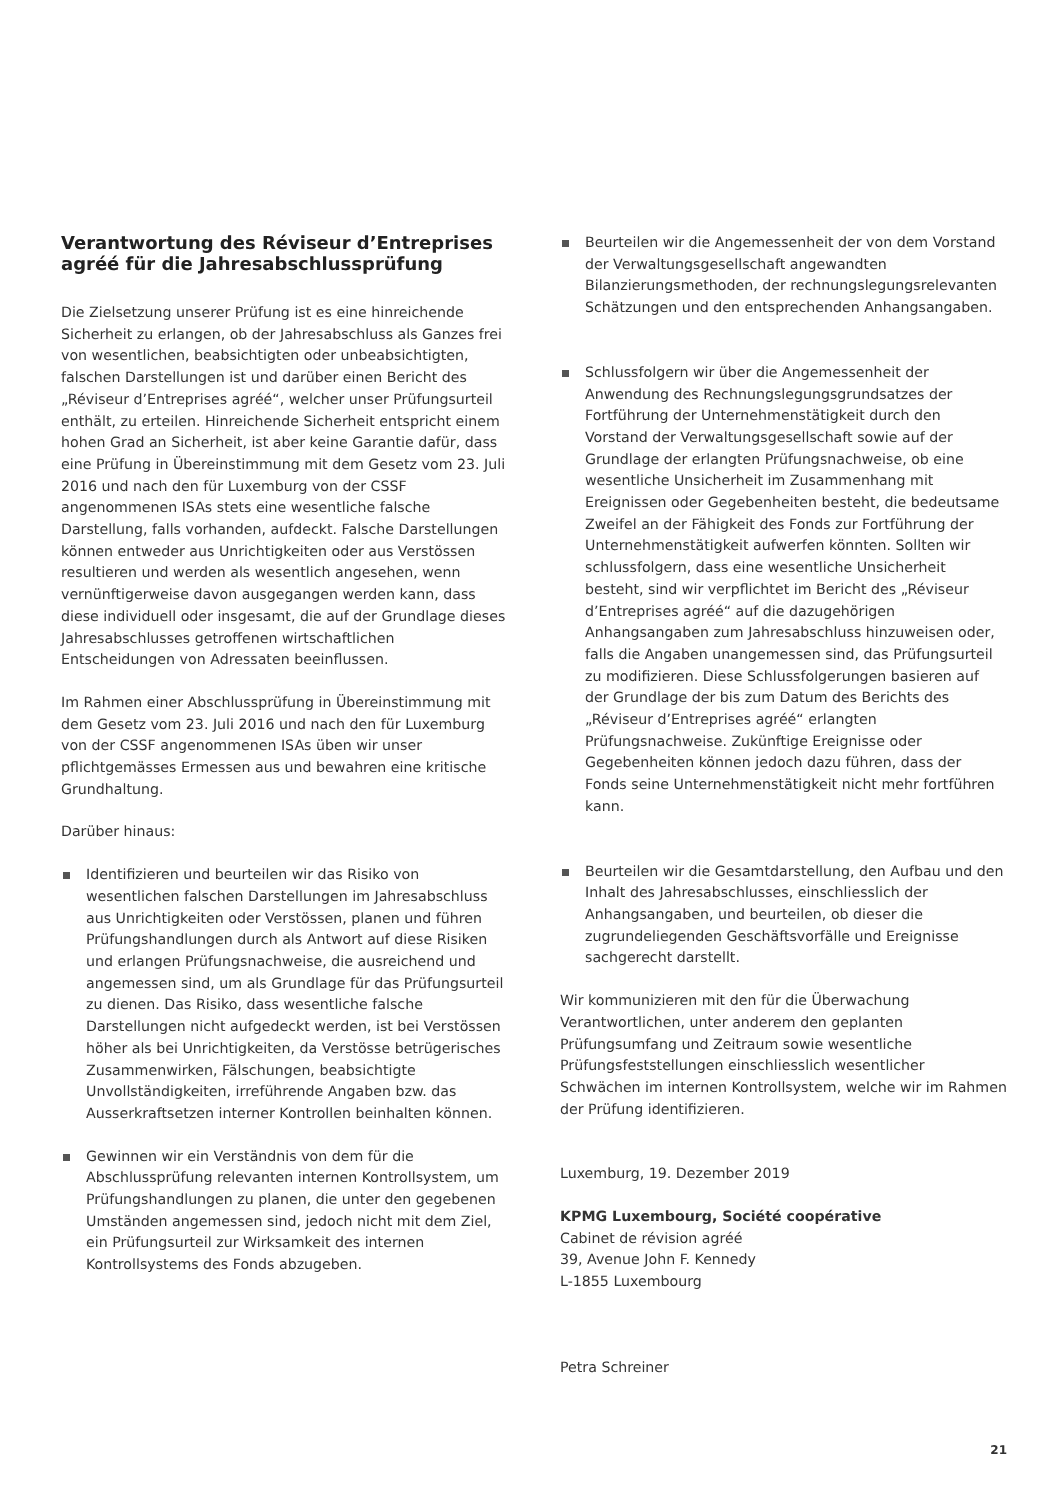Verantwortung des Réviseur d’Entreprises agréé für die Jahresabschlussprüfung
Die Zielsetzung unserer Prüfung ist es eine hinreichende Sicherheit zu erlangen, ob der Jahresabschluss als Ganzes frei von wesentlichen, beabsichtigten oder unbeabsichtigten, falschen Darstellungen ist und darüber einen Bericht des „Réviseur d’Entreprises agréé“, welcher unser Prüfungsurteil enthält, zu erteilen. Hinreichende Sicherheit entspricht einem hohen Grad an Sicherheit, ist aber keine Garantie dafür, dass eine Prüfung in Übereinstimmung mit dem Gesetz vom 23. Juli 2016 und nach den für Luxemburg von der CSSF angenommenen ISAs stets eine wesentliche falsche Darstellung, falls vorhanden, aufdeckt. Falsche Darstellungen können entweder aus Unrichtigkeiten oder aus Verstössen resultieren und werden als wesentlich angesehen, wenn vernünftigerweise davon ausgegangen werden kann, dass diese individuell oder insgesamt, die auf der Grundlage dieses Jahresabschlusses getroffenen wirtschaftlichen Entscheidungen von Adressaten beeinflussen.
Im Rahmen einer Abschlussprüfung in Übereinstimmung mit dem Gesetz vom 23. Juli 2016 und nach den für Luxemburg von der CSSF angenommenen ISAs üben wir unser pflichtgemässes Ermessen aus und bewahren eine kritische Grundhaltung.
Darüber hinaus:
Identifizieren und beurteilen wir das Risiko von wesentlichen falschen Darstellungen im Jahresabschluss aus Unrichtigkeiten oder Verstössen, planen und führen Prüfungshandlungen durch als Antwort auf diese Risiken und erlangen Prüfungsnachweise, die ausreichend und angemessen sind, um als Grundlage für das Prüfungsurteil zu dienen. Das Risiko, dass wesentliche falsche Darstellungen nicht aufgedeckt werden, ist bei Verstössen höher als bei Unrichtigkeiten, da Verstösse betrügerisches Zusammenwirken, Fälschungen, beabsichtigte Unvollständigkeiten, irreführende Angaben bzw. das Ausserkraftsetzen interner Kontrollen beinhalten können.
Gewinnen wir ein Verständnis von dem für die Abschlussprüfung relevanten internen Kontrollsystem, um Prüfungshandlungen zu planen, die unter den gegebenen Umständen angemessen sind, jedoch nicht mit dem Ziel, ein Prüfungsurteil zur Wirksamkeit des internen Kontrollsystems des Fonds abzugeben.
Beurteilen wir die Angemessenheit der von dem Vorstand der Verwaltungsgesellschaft angewandten Bilanzierungsmethoden, der rechnungslegungsrelevanten Schätzungen und den entsprechenden Anhangsangaben.
Schlussfolgern wir über die Angemessenheit der Anwendung des Rechnungslegungsgrundsatzes der Fortführung der Unternehmenstätigkeit durch den Vorstand der Verwaltungsgesellschaft sowie auf der Grundlage der erlangten Prüfungsnachweise, ob eine wesentliche Unsicherheit im Zusammenhang mit Ereignissen oder Gegebenheiten besteht, die bedeutsame Zweifel an der Fähigkeit des Fonds zur Fortführung der Unternehmenstätigkeit aufwerfen könnten. Sollten wir schlussfolgern, dass eine wesentliche Unsicherheit besteht, sind wir verpflichtet im Bericht des „Réviseur d’Entreprises agréé“ auf die dazugehörigen Anhangsangaben zum Jahresabschluss hinzuweisen oder, falls die Angaben unangemessen sind, das Prüfungsurteil zu modifizieren. Diese Schlussfolgerungen basieren auf der Grundlage der bis zum Datum des Berichts des „Réviseur d’Entreprises agréé“ erlangten Prüfungsnachweise. Zukünftige Ereignisse oder Gegebenheiten können jedoch dazu führen, dass der Fonds seine Unternehmenstätigkeit nicht mehr fortführen kann.
Beurteilen wir die Gesamtdarstellung, den Aufbau und den Inhalt des Jahresabschlusses, einschliesslich der Anhangsangaben, und beurteilen, ob dieser die zugrundeliegenden Geschäftsvorfälle und Ereignisse sachgerecht darstellt.
Wir kommunizieren mit den für die Überwachung Verantwortlichen, unter anderem den geplanten Prüfungsumfang und Zeitraum sowie wesentliche Prüfungsfeststellungen einschliesslich wesentlicher Schwächen im internen Kontrollsystem, welche wir im Rahmen der Prüfung identifizieren.
Luxemburg, 19. Dezember 2019
KPMG Luxembourg, Société coopérative
Cabinet de révision agréé
39, Avenue John F. Kennedy
L-1855 Luxembourg
Petra Schreiner
21